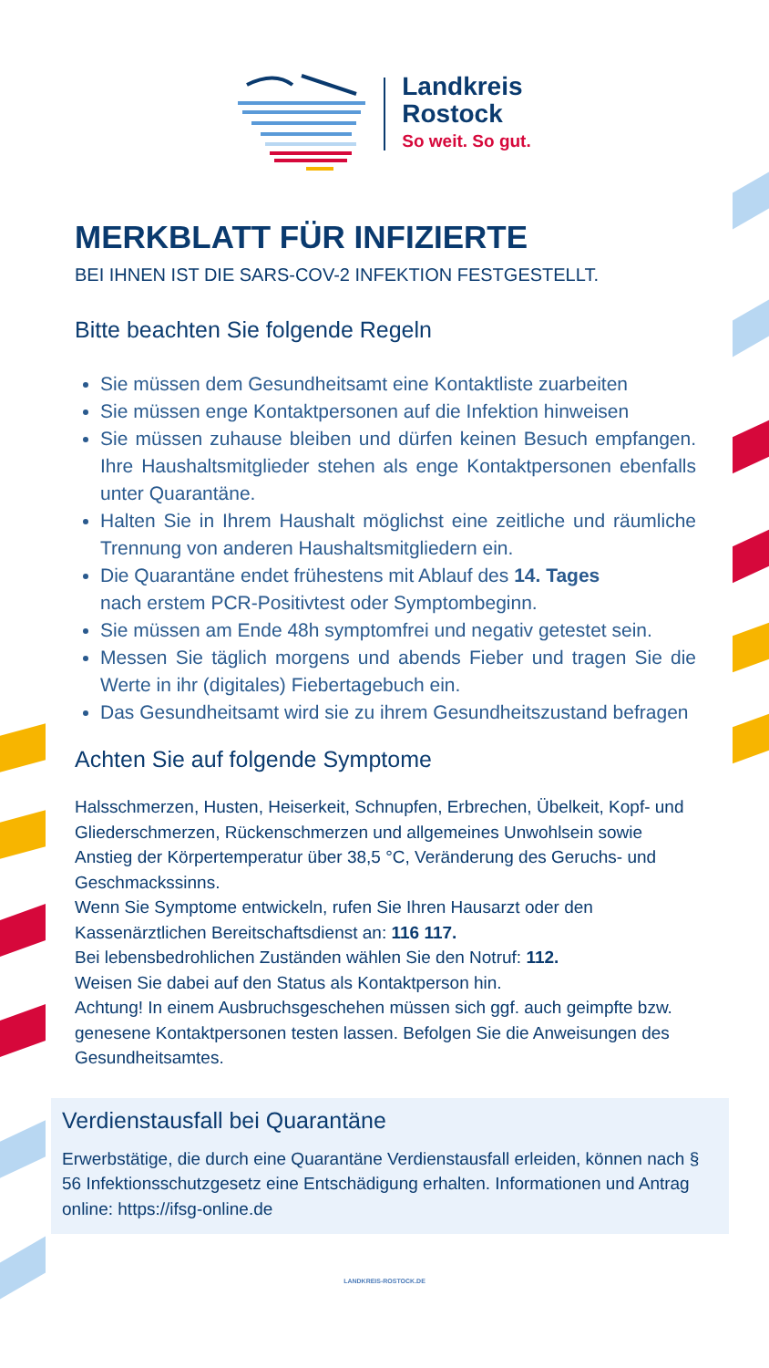Landkreis
Rostock
So weit. So gut.
MERKBLATT FÜR INFIZIERTE
BEI IHNEN IST DIE SARS-COV-2 INFEKTION FESTGESTELLT.
Bitte beachten Sie folgende Regeln
Sie müssen dem Gesundheitsamt eine Kontaktliste zuarbeiten
Sie müssen enge Kontaktpersonen auf die Infektion hinweisen
Sie müssen zuhause bleiben und dürfen keinen Besuch empfangen. Ihre Haushaltsmitglieder stehen als enge Kontaktpersonen ebenfalls unter Quarantäne.
Halten Sie in Ihrem Haushalt möglichst eine zeitliche und räumliche Trennung von anderen Haushaltsmitgliedern ein.
Die Quarantäne endet frühestens mit Ablauf des 14. Tages
nach erstem PCR-Positivtest oder Symptombeginn.
Sie müssen am Ende 48h symptomfrei und negativ getestet sein.
Messen Sie täglich morgens und abends Fieber und tragen Sie die Werte in ihr (digitales) Fiebertagebuch ein.
Das Gesundheitsamt wird sie zu ihrem Gesundheitszustand befragen
Achten Sie auf folgende Symptome
Halsschmerzen, Husten, Heiserkeit, Schnupfen, Erbrechen, Übelkeit, Kopf- und Gliederschmerzen, Rückenschmerzen und allgemeines Unwohlsein sowie Anstieg der Körpertemperatur über 38,5 °C, Veränderung des Geruchs- und Geschmackssinns.
Wenn Sie Symptome entwickeln, rufen Sie Ihren Hausarzt oder den Kassenärztlichen Bereitschaftsdienst an: 116 117.
Bei lebensbedrohlichen Zuständen wählen Sie den Notruf: 112.
Weisen Sie dabei auf den Status als Kontaktperson hin.
Achtung! In einem Ausbruchsgeschehen müssen sich ggf. auch geimpfte bzw. genesene Kontaktpersonen testen lassen. Befolgen Sie die Anweisungen des Gesundheitsamtes.
Verdienstausfall bei Quarantäne
Erwerbstätige, die durch eine Quarantäne Verdienstausfall erleiden, können nach § 56 Infektionsschutzgesetz eine Entschädigung erhalten. Informationen und Antrag online: https://ifsg-online.de
LANDKREIS-ROSTOCK.DE